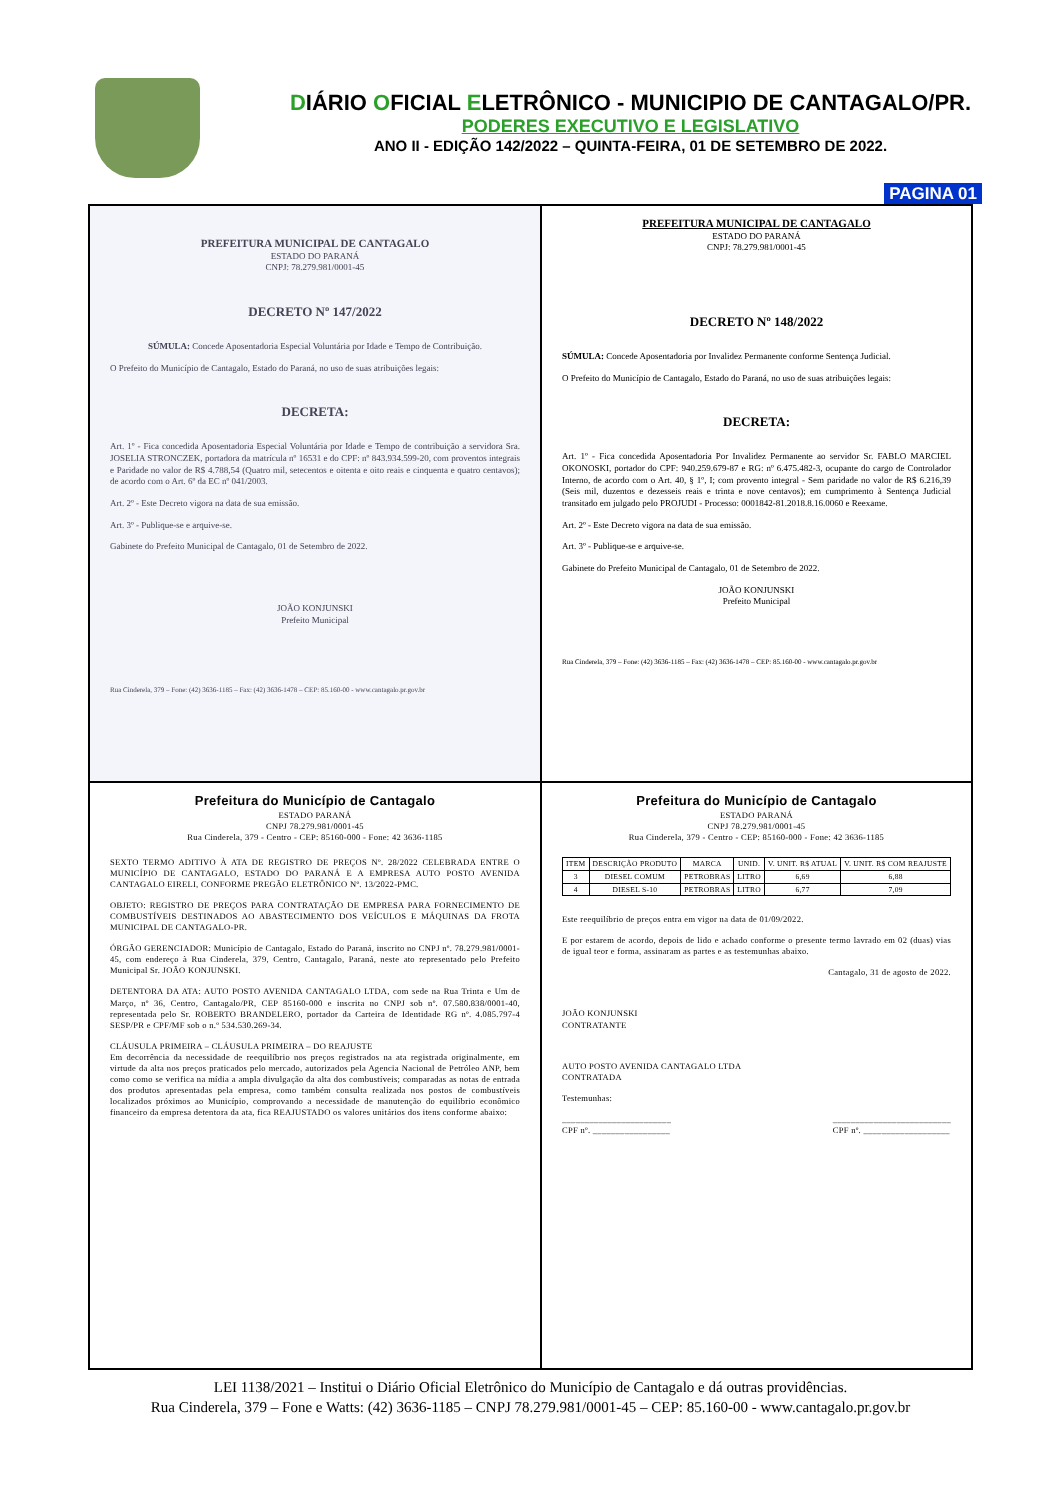DIÁRIO OFICIAL ELETRÔNICO - MUNICIPIO DE CANTAGALO/PR.
PODERES EXECUTIVO E LEGISLATIVO
ANO II - EDIÇÃO 142/2022 – QUINTA-FEIRA, 01 DE SETEMBRO DE 2022.
PAGINA 01
PREFEITURA MUNICIPAL DE CANTAGALO
ESTADO DO PARANÁ
CNPJ: 78.279.981/0001-45
DECRETO Nº 147/2022
SÚMULA: Concede Aposentadoria Especial Voluntária por Idade e Tempo de Contribuição.
O Prefeito do Município de Cantagalo, Estado do Paraná, no uso de suas atribuições legais:
DECRETA:
Art. 1º - Fica concedida Aposentadoria Especial Voluntária por Idade e Tempo de contribuição a servidora Sra. JOSELIA STRONCZEK, portadora da matrícula nº 16531 e do CPF: nº 843.934.599-20, com proventos integrais e Paridade no valor de R$ 4.788,54 (Quatro mil, setecentos e oitenta e oito reais e cinquenta e quatro centavos); de acordo com o Art. 6º da EC nº 041/2003.
Art. 2º - Este Decreto vigora na data de sua emissão.
Art. 3º - Publique-se e arquive-se.
Gabinete do Prefeito Municipal de Cantagalo, 01 de Setembro de 2022.
JOÃO KONJUNSKI
Prefeito Municipal
Rua Cinderela, 379 – Fone: (42) 3636-1185 – Fax: (42) 3636-1478 – CEP: 85.160-00 - www.cantagalo.pr.gov.br
PREFEITURA MUNICIPAL DE CANTAGALO
ESTADO DO PARANÁ
CNPJ: 78.279.981/0001-45
DECRETO Nº 148/2022
SÚMULA: Concede Aposentadoria por Invalidez Permanente conforme Sentença Judicial.
O Prefeito do Município de Cantagalo, Estado do Paraná, no uso de suas atribuições legais:
DECRETA:
Art. 1º - Fica concedida Aposentadoria Por Invalidez Permanente ao servidor Sr. FABLO MARCIEL OKONOSKI, portador do CPF: 940.259.679-87 e RG: nº 6.475.482-3, ocupante do cargo de Controlador Interno, de acordo com o Art. 40, § 1º, I; com provento integral - Sem paridade no valor de R$ 6.216,39 (Seis mil, duzentos e dezesseis reais e trinta e nove centavos); em cumprimento à Sentença Judicial transitado em julgado pelo PROJUDI - Processo: 0001842-81.2018.8.16.0060 e Reexame.
Art. 2º - Este Decreto vigora na data de sua emissão.
Art. 3º - Publique-se e arquive-se.
Gabinete do Prefeito Municipal de Cantagalo, 01 de Setembro de 2022.
JOÃO KONJUNSKI
Prefeito Municipal
Rua Cinderela, 379 – Fone: (42) 3636-1185 – Fax: (42) 3636-1478 – CEP: 85.160-00 - www.cantagalo.pr.gov.br
Prefeitura do Município de Cantagalo
ESTADO PARANÁ
CNPJ 78.279.981/0001-45
Rua Cinderela, 379 - Centro - CEP: 85160-000 - Fone: 42 3636-1185
SEXTO TERMO ADITIVO À ATA DE REGISTRO DE PREÇOS Nº. 28/2022 CELEBRADA ENTRE O MUNICÍPIO DE CANTAGALO, ESTADO DO PARANÁ E A EMPRESA AUTO POSTO AVENIDA CANTAGALO EIRELI, CONFORME PREGÃO ELETRÔNICO Nº. 13/2022-PMC.
OBJETO: REGISTRO DE PREÇOS PARA CONTRATAÇÃO DE EMPRESA PARA FORNECIMENTO DE COMBUSTÍVEIS DESTINADOS AO ABASTECIMENTO DOS VEÍCULOS E MÁQUINAS DA FROTA MUNICIPAL DE CANTAGALO-PR.
ÓRGÃO GERENCIADOR: Município de Cantagalo, Estado do Paraná, inscrito no CNPJ nº. 78.279.981/0001-45, com endereço à Rua Cinderela, 379, Centro, Cantagalo, Paraná, neste ato representado pelo Prefeito Municipal Sr. JOÃO KONJUNSKI.
DETENTORA DA ATA: AUTO POSTO AVENIDA CANTAGALO LTDA, com sede na Rua Trinta e Um de Março, nº 36, Centro, Cantagalo/PR, CEP 85160-000 e inscrita no CNPJ sob nº. 07.580.838/0001-40, representada pelo Sr. ROBERTO BRANDELERO, portador da Carteira de Identidade RG nº. 4.085.797-4 SESP/PR e CPF/MF sob o n.º 534.530.269-34.
CLÁUSULA PRIMEIRA – CLÁUSULA PRIMEIRA – DO REAJUSTE
Em decorrência da necessidade de reequilíbrio nos preços registrados na ata registrada originalmente, em virtude da alta nos preços praticados pelo mercado, autorizados pela Agencia Nacional de Petróleo ANP, bem como como se verifica na mídia a ampla divulgação da alta dos combustíveis; comparadas as notas de entrada dos produtos apresentadas pela empresa, como também consulta realizada nos postos de combustíveis localizados próximos ao Município, comprovando a necessidade de manutenção do equilíbrio econômico financeiro da empresa detentora da ata, fica REAJUSTADO os valores unitários dos itens conforme abaixo:
Prefeitura do Município de Cantagalo
ESTADO PARANÁ
CNPJ 78.279.981/0001-45
Rua Cinderela, 379 - Centro - CEP: 85160-000 - Fone: 42 3636-1185
| ITEM | DESCRIÇÃO PRODUTO | MARCA | UNID. | V. UNIT. R$ ATUAL | V. UNIT. R$ COM REAJUSTE |
| --- | --- | --- | --- | --- | --- |
| 3 | DIESEL COMUM | PETROBRAS | LITRO | 6,69 | 6,88 |
| 4 | DIESEL S-10 | PETROBRAS | LITRO | 6,77 | 7,09 |
Este reequilíbrio de preços entra em vigor na data de 01/09/2022.
E por estarem de acordo, depois de lido e achado conforme o presente termo lavrado em 02 (duas) vias de igual teor e forma, assinaram as partes e as testemunhas abaixo.
Cantagalo, 31 de agosto de 2022.
JOÃO KONJUNSKI
CONTRATANTE
AUTO POSTO AVENIDA CANTAGALO LTDA
CONTRATADA
Testemunhas:
________________________
CPF nº. _________________ __________________________
CPF nº. ___________________
LEI 1138/2021 – Institui o Diário Oficial Eletrônico do Município de Cantagalo e dá outras providências.
Rua Cinderela, 379 – Fone e Watts: (42) 3636-1185 – CNPJ 78.279.981/0001-45 – CEP: 85.160-00 - www.cantagalo.pr.gov.br